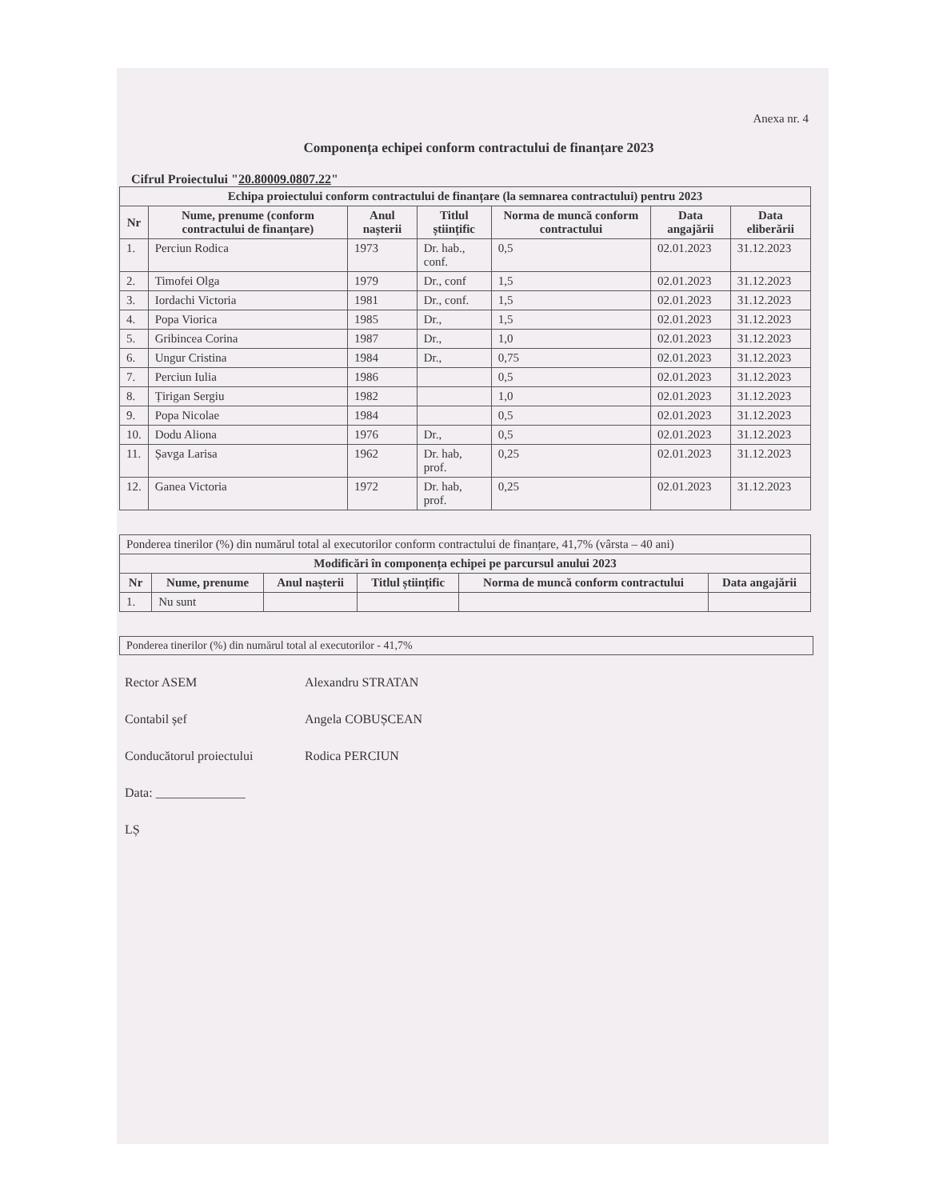Anexa nr. 4
Componența echipei conform contractului de finanțare 2023
Cifrul Proiectului "20.80009.0807.22"
| Echipa proiectului conform contractului de finanțare (la semnarea contractului) pentru 2023 | | | | | | |
| --- | --- | --- | --- | --- | --- | --- |
| Nr | Nume, prenume (conform contractului de finanțare) | Anul nașterii | Titlul științific | Norma de muncă conform contractului | Data angajării | Data eliberării |
| 1. | Perciun Rodica | 1973 | Dr. hab., conf. | 0,5 | 02.01.2023 | 31.12.2023 |
| 2. | Timofei Olga | 1979 | Dr., conf | 1,5 | 02.01.2023 | 31.12.2023 |
| 3. | Iordachi Victoria | 1981 | Dr., conf. | 1,5 | 02.01.2023 | 31.12.2023 |
| 4. | Popa Viorica | 1985 | Dr., | 1,5 | 02.01.2023 | 31.12.2023 |
| 5. | Gribincea Corina | 1987 | Dr., | 1,0 | 02.01.2023 | 31.12.2023 |
| 6. | Ungur Cristina | 1984 | Dr., | 0,75 | 02.01.2023 | 31.12.2023 |
| 7. | Perciun Iulia | 1986 | | 0,5 | 02.01.2023 | 31.12.2023 |
| 8. | Țirigan Sergiu | 1982 | | 1,0 | 02.01.2023 | 31.12.2023 |
| 9. | Popa Nicolae | 1984 | | 0,5 | 02.01.2023 | 31.12.2023 |
| 10. | Dodu Aliona | 1976 | Dr., | 0,5 | 02.01.2023 | 31.12.2023 |
| 11. | Șavga Larisa | 1962 | Dr. hab, prof. | 0,25 | 02.01.2023 | 31.12.2023 |
| 12. | Ganea Victoria | 1972 | Dr. hab, prof. | 0,25 | 02.01.2023 | 31.12.2023 |
| Ponderea tinerilor (%) din numărul total al executorilor conform contractului de finanțare, 41,7% (vârsta – 40 ani) | | | | | |
| Modificări în componența echipei pe parcursul anului 2023 | | | | | |
| Nr | Nume, prenume | Anul nașterii | Titlul științific | Norma de muncă conform contractului | Data angajării |
| 1. | Nu sunt | | | | |
Ponderea tinerilor (%) din numărul total al executorilor - 41,7%
Rector ASEM Alexandru STRATAN
Contabil șef Angela COBUȘCEAN
Conducătorul proiectului Rodica PERCIUN
Data: ______________
LȘ